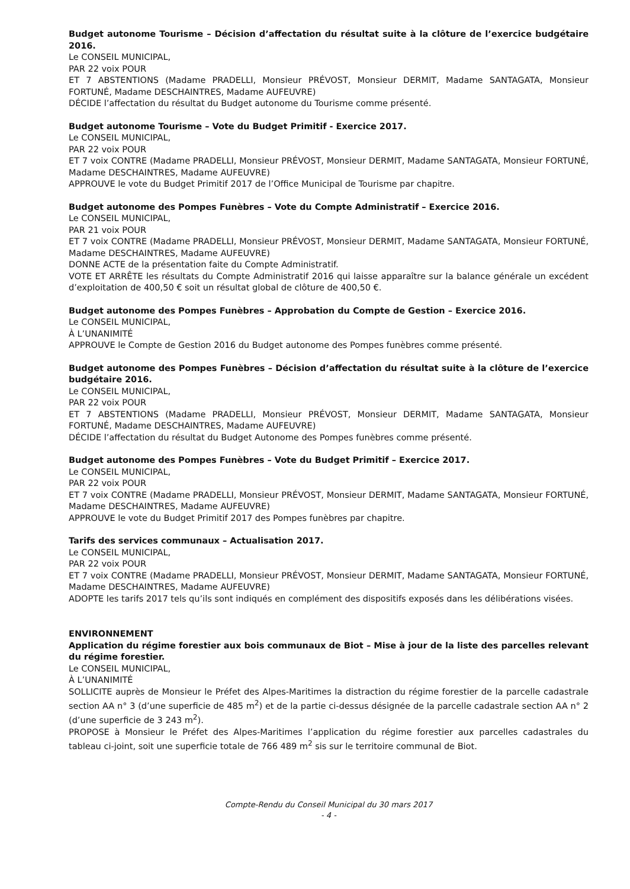Budget autonome Tourisme – Décision d’affectation du résultat suite à la clôture de l’exercice budgétaire 2016.
Le CONSEIL MUNICIPAL,
PAR 22 voix POUR
ET 7 ABSTENTIONS (Madame PRADELLI, Monsieur PRÉVOST, Monsieur DERMIT, Madame SANTAGATA, Monsieur FORTUNÉ, Madame DESCHAINTRES, Madame AUFEUVRE)
DÉCIDE l’affectation du résultat du Budget autonome du Tourisme comme présenté.
Budget autonome Tourisme – Vote du Budget Primitif - Exercice 2017.
Le CONSEIL MUNICIPAL,
PAR 22 voix POUR
ET 7 voix CONTRE (Madame PRADELLI, Monsieur PRÉVOST, Monsieur DERMIT, Madame SANTAGATA, Monsieur FORTUNÉ, Madame DESCHAINTRES, Madame AUFEUVRE)
APPROUVE le vote du Budget Primitif 2017 de l’Office Municipal de Tourisme par chapitre.
Budget autonome des Pompes Funèbres – Vote du Compte Administratif – Exercice 2016.
Le CONSEIL MUNICIPAL,
PAR 21 voix POUR
ET 7 voix CONTRE (Madame PRADELLI, Monsieur PRÉVOST, Monsieur DERMIT, Madame SANTAGATA, Monsieur FORTUNÉ, Madame DESCHAINTRES, Madame AUFEUVRE)
DONNE ACTE de la présentation faite du Compte Administratif.
VOTE ET ARRÊTE les résultats du Compte Administratif 2016 qui laisse apparaître sur la balance générale un excédent d’exploitation de 400,50 € soit un résultat global de clôture de 400,50 €.
Budget autonome des Pompes Funèbres – Approbation du Compte de Gestion – Exercice 2016.
Le CONSEIL MUNICIPAL,
À L’UNANIMITÉ
APPROUVE le Compte de Gestion 2016 du Budget autonome des Pompes funèbres comme présenté.
Budget autonome des Pompes Funèbres – Décision d’affectation du résultat suite à la clôture de l’exercice budgétaire 2016.
Le CONSEIL MUNICIPAL,
PAR 22 voix POUR
ET 7 ABSTENTIONS (Madame PRADELLI, Monsieur PRÉVOST, Monsieur DERMIT, Madame SANTAGATA, Monsieur FORTUNÉ, Madame DESCHAINTRES, Madame AUFEUVRE)
DÉCIDE l’affectation du résultat du Budget Autonome des Pompes funèbres comme présenté.
Budget autonome des Pompes Funèbres – Vote du Budget Primitif – Exercice 2017.
Le CONSEIL MUNICIPAL,
PAR 22 voix POUR
ET 7 voix CONTRE (Madame PRADELLI, Monsieur PRÉVOST, Monsieur DERMIT, Madame SANTAGATA, Monsieur FORTUNÉ, Madame DESCHAINTRES, Madame AUFEUVRE)
APPROUVE le vote du Budget Primitif 2017 des Pompes funèbres par chapitre.
Tarifs des services communaux – Actualisation 2017.
Le CONSEIL MUNICIPAL,
PAR 22 voix POUR
ET 7 voix CONTRE (Madame PRADELLI, Monsieur PRÉVOST, Monsieur DERMIT, Madame SANTAGATA, Monsieur FORTUNÉ, Madame DESCHAINTRES, Madame AUFEUVRE)
ADOPTE les tarifs 2017 tels qu’ils sont indiqués en complément des dispositifs exposés dans les délibérations visées.
ENVIRONNEMENT
Application du régime forestier aux bois communaux de Biot – Mise à jour de la liste des parcelles relevant du régime forestier.
Le CONSEIL MUNICIPAL,
À L’UNANIMITÉ
SOLLICITE auprès de Monsieur le Préfet des Alpes-Maritimes la distraction du régime forestier de la parcelle cadastrale section AA n° 3 (d’une superficie de 485 m<sup>2</sup>) et de la partie ci-dessus désignée de la parcelle cadastrale section AA n° 2 (d’une superficie de 3 243 m<sup>2</sup>).
PROPOSE à Monsieur le Préfet des Alpes-Maritimes l’application du régime forestier aux parcelles cadastrales du tableau ci-joint, soit une superficie totale de 766 489 m<sup>2</sup> sis sur le territoire communal de Biot.
Compte-Rendu du Conseil Municipal du 30 mars 2017
- 4 -